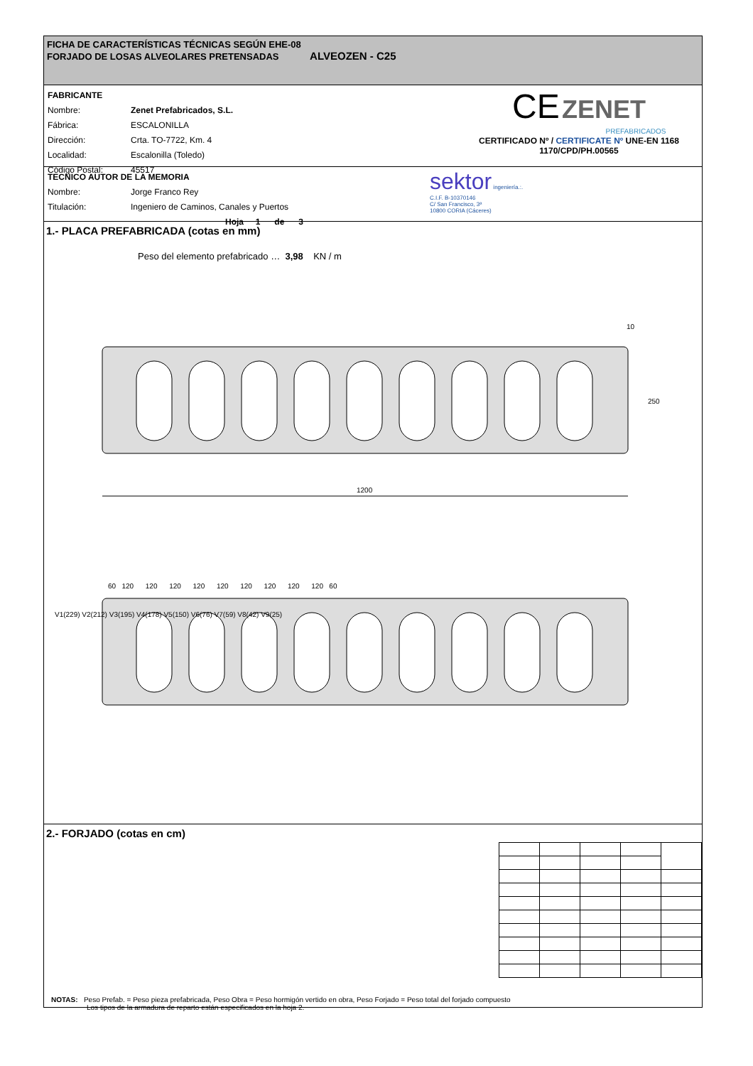FICHA DE CARACTERÍSTICAS TÉCNICAS SEGÚN EHE-08
FORJADO DE LOSAS ALVEOLARES PRETENSADAS ALVEOZEN - C25
| FABRICANTE | |
| Nombre: | Zenet Prefabricados, S.L. |
| Fábrica: | ESCALONILLA |
| Dirección: | Crta. TO-7722, Km. 4 |
| Localidad: | Escalonilla (Toledo) |
| Código Postal: | 45517 |
CE ZENET
PREFABRICADOS
CERTIFICADO Nº / CERTIFICATE Nº UNE-EN 1168
1170/CPD/PH.00565
| TECNICO AUTOR DE LA MEMORIA | |
| Nombre: | Jorge Franco Rey |
| Titulación: | Ingeniero de Caminos, Canales y Puertos |
| Hoja 1 de 3 | |
sektor ingeniería.:.
C.I.F. B-10370146
C/ San Francisco, 3ª
10800 CORIA (Cáceres)
1.- PLACA PREFABRICADA (cotas en mm)
Peso del elemento prefabricado … 3,98 KN / m
1200
10
250
60 120 120 120 120 120 120 120 120 120 60
V1(229) V2(212) V3(195) V4(178) V5(150) V6(76) V7(59) V8(42) V9(25)
2.- FORJADO (cotas en cm)
NOTAS: Peso Prefab. = Peso pieza prefabricada, Peso Obra = Peso hormigón vertido en obra, Peso Forjado = Peso total del forjado compuesto
Los tipos de la armadura de reparto están especificados en la hoja 2.